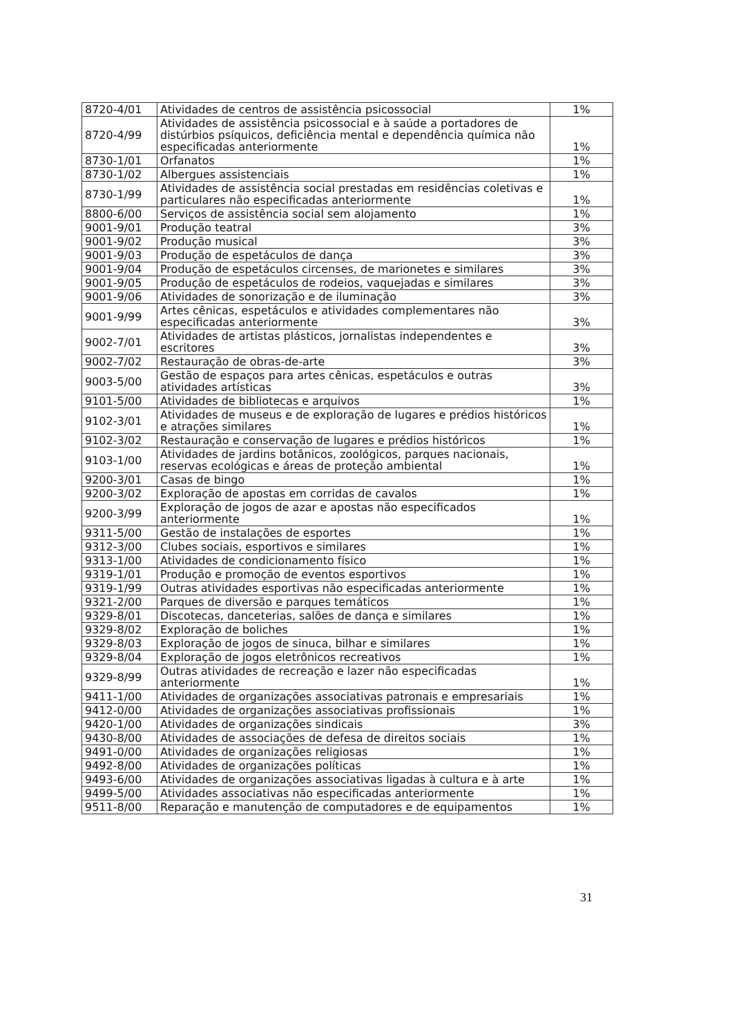| 8720-4/01 | Atividades de centros de assistência psicossocial | 1% |
| 8720-4/99 | Atividades de assistência psicossocial e à saúde a portadores de distúrbios psíquicos, deficiência mental e dependência química não especificadas anteriormente | 1% |
| 8730-1/01 | Orfanatos | 1% |
| 8730-1/02 | Albergues assistenciais | 1% |
| 8730-1/99 | Atividades de assistência social prestadas em residências coletivas e particulares não especificadas anteriormente | 1% |
| 8800-6/00 | Serviços de assistência social sem alojamento | 1% |
| 9001-9/01 | Produção teatral | 3% |
| 9001-9/02 | Produção musical | 3% |
| 9001-9/03 | Produção de espetáculos de dança | 3% |
| 9001-9/04 | Produção de espetáculos circenses, de marionetes e similares | 3% |
| 9001-9/05 | Produção de espetáculos de rodeios, vaquejadas e similares | 3% |
| 9001-9/06 | Atividades de sonorização e de iluminação | 3% |
| 9001-9/99 | Artes cênicas, espetáculos e atividades complementares não especificadas anteriormente | 3% |
| 9002-7/01 | Atividades de artistas plásticos, jornalistas independentes e escritores | 3% |
| 9002-7/02 | Restauração de obras-de-arte | 3% |
| 9003-5/00 | Gestão de espaços para artes cênicas, espetáculos e outras atividades artísticas | 3% |
| 9101-5/00 | Atividades de bibliotecas e arquivos | 1% |
| 9102-3/01 | Atividades de museus e de exploração de lugares e prédios históricos e atrações similares | 1% |
| 9102-3/02 | Restauração e conservação de lugares e prédios históricos | 1% |
| 9103-1/00 | Atividades de jardins botânicos, zoológicos, parques nacionais, reservas ecológicas e áreas de proteção ambiental | 1% |
| 9200-3/01 | Casas de bingo | 1% |
| 9200-3/02 | Exploração de apostas em corridas de cavalos | 1% |
| 9200-3/99 | Exploração de jogos de azar e apostas não especificados anteriormente | 1% |
| 9311-5/00 | Gestão de instalações de esportes | 1% |
| 9312-3/00 | Clubes sociais, esportivos e similares | 1% |
| 9313-1/00 | Atividades de condicionamento físico | 1% |
| 9319-1/01 | Produção e promoção de eventos esportivos | 1% |
| 9319-1/99 | Outras atividades esportivas não especificadas anteriormente | 1% |
| 9321-2/00 | Parques de diversão e parques temáticos | 1% |
| 9329-8/01 | Discotecas, danceterias, salões de dança e similares | 1% |
| 9329-8/02 | Exploração de boliches | 1% |
| 9329-8/03 | Exploração de jogos de sinuca, bilhar e similares | 1% |
| 9329-8/04 | Exploração de jogos eletrônicos recreativos | 1% |
| 9329-8/99 | Outras atividades de recreação e lazer não especificadas anteriormente | 1% |
| 9411-1/00 | Atividades de organizações associativas patronais e empresariais | 1% |
| 9412-0/00 | Atividades de organizações associativas profissionais | 1% |
| 9420-1/00 | Atividades de organizações sindicais | 3% |
| 9430-8/00 | Atividades de associações de defesa de direitos sociais | 1% |
| 9491-0/00 | Atividades de organizações religiosas | 1% |
| 9492-8/00 | Atividades de organizações políticas | 1% |
| 9493-6/00 | Atividades de organizações associativas ligadas à cultura e à arte | 1% |
| 9499-5/00 | Atividades associativas não especificadas anteriormente | 1% |
| 9511-8/00 | Reparação e manutenção de computadores e de equipamentos | 1% |
31